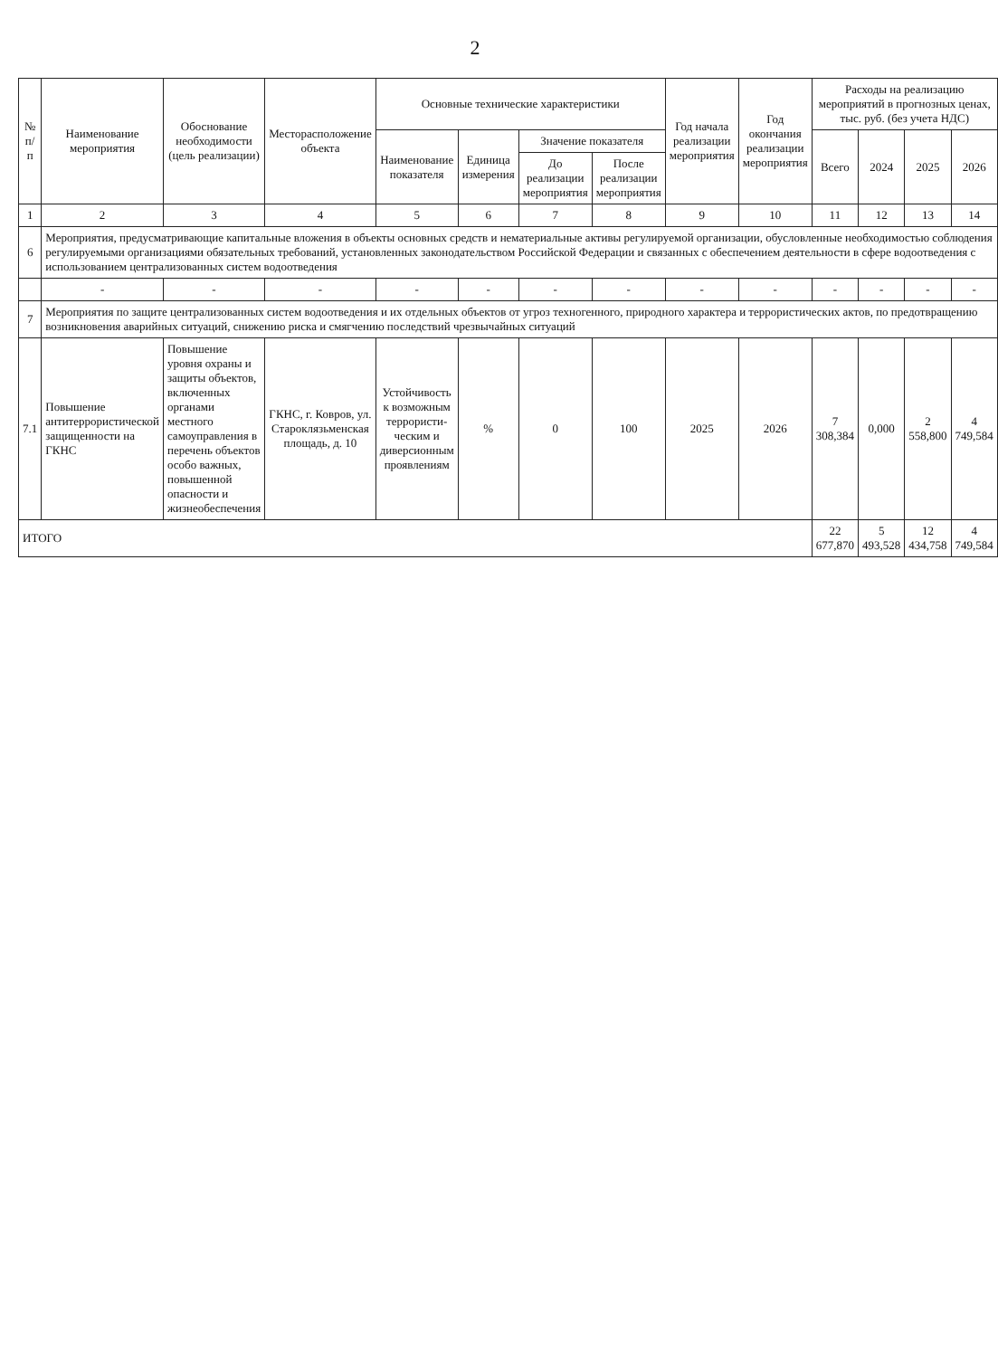2
| № п/п | Наименование мероприятия | Обоснование необходимости (цель реализации) | Месторасположение объекта | Основные технические характеристики | | | | Год начала реализации мероприятия | Год окончания реализации мероприятия | Расходы на реализацию мероприятий в прогнозных ценах, тыс. руб. (без учета НДС) | | | |
| --- | --- | --- | --- | --- | --- | --- | --- | --- | --- | --- | --- | --- | --- |
| | | | | Наименование показателя | Единица измерения | Значение показателя | | | | Всего | 2024 | 2025 | 2026 |
| | | | | | | До реализации мероприятия | После реализации мероприятия | | | | | | |
| 1 | 2 | 3 | 4 | 5 | 6 | 7 | 8 | 9 | 10 | 11 | 12 | 13 | 14 |
| 6 | Мероприятия, предусматривающие капитальные вложения в объекты основных средств и нематериальные активы регулируемой организации, обусловленные необходимостью соблюдения регулируемыми организациями обязательных требований, установленных законодательством Российской Федерации и связанных с обеспечением деятельности в сфере водоотведения с использованием централизованных систем водоотведения | | | | | | | | | | | | |
| | - | - | - | - | - | - | - | - | - | - | - | - | - |
| 7 | Мероприятия по защите централизованных систем водоотведения и их отдельных объектов от угроз техногенного, природного характера и террористических актов, по предотвращению возникновения аварийных ситуаций, снижению риска и смягчению последствий чрезвычайных ситуаций | | | | | | | | | | | | |
| 7.1 | Повышение антитеррористической защищенности на ГКНС | Повышение уровня охраны и защиты объектов, включенных органами местного самоуправления в перечень объектов особо важных, повышенной опасности и жизнеобеспечения | ГКНС, г. Ковров, ул. Староклязьменская площадь, д. 10 | Устойчивость к возможным террористи-ческим и диверсионным проявлениям | % | 0 | 100 | 2025 | 2026 | 7 308,384 | 0,000 | 2 558,800 | 4 749,584 |
| ИТОГО | | | | | | | | | | 22 677,870 | 5 493,528 | 12 434,758 | 4 749,584 |